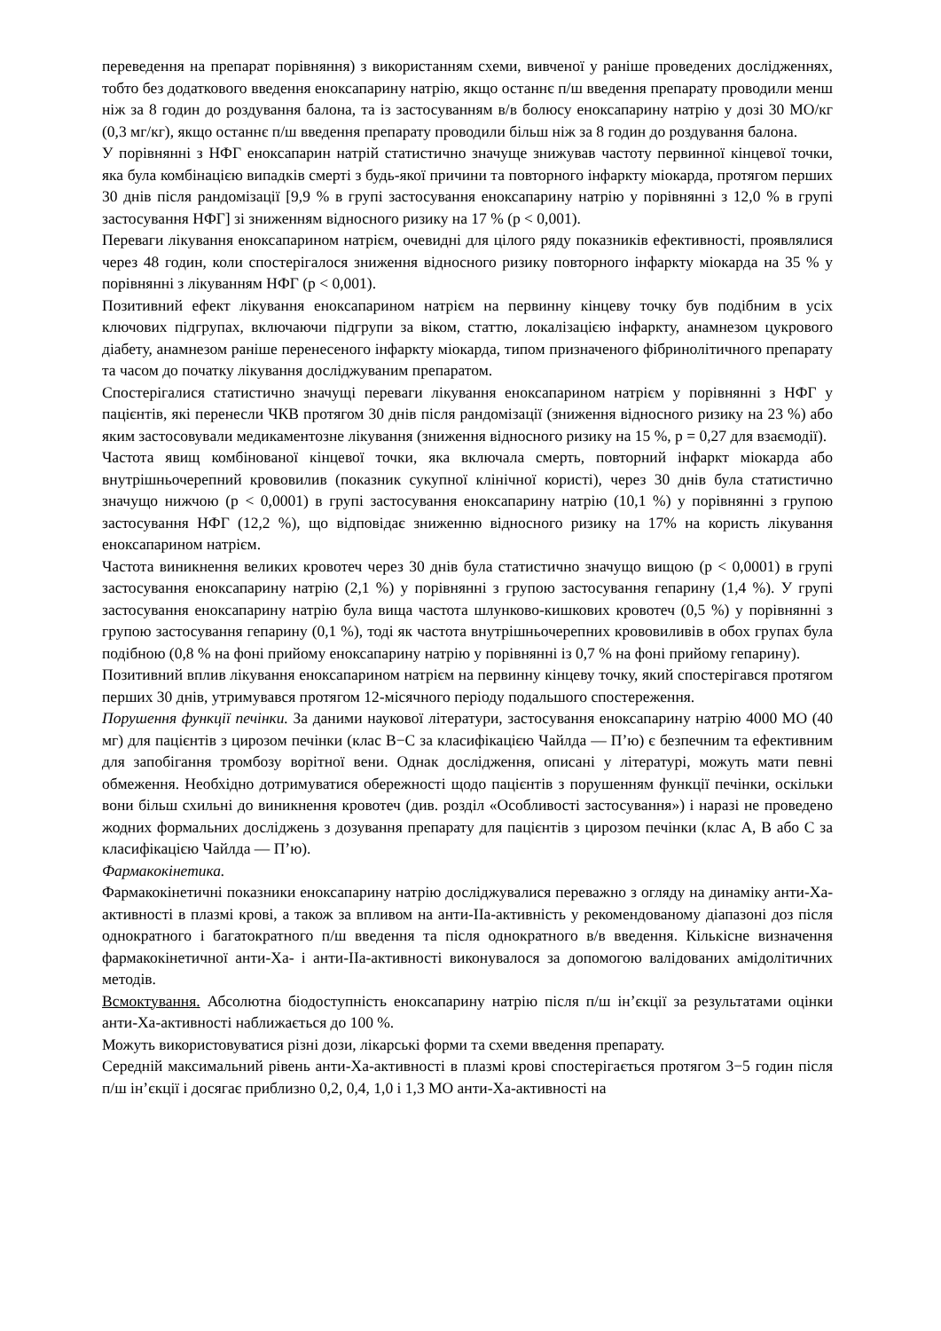переведення на препарат порівняння) з використанням схеми, вивченої у раніше проведених дослідженнях, тобто без додаткового введення еноксапарину натрію, якщо останнє п/ш введення препарату проводили менш ніж за 8 годин до роздування балона, та із застосуванням в/в болюсу еноксапарину натрію у дозі 30 МО/кг (0,3 мг/кг), якщо останнє п/ш введення препарату проводили більш ніж за 8 годин до роздування балона.
У порівнянні з НФГ еноксапарин натрій статистично значуще знижував частоту первинної кінцевої точки, яка була комбінацією випадків смерті з будь-якої причини та повторного інфаркту міокарда, протягом перших 30 днів після рандомізації [9,9 % в групі застосування еноксапарину натрію у порівнянні з 12,0 % в групі застосування НФГ] зі зниженням відносного ризику на 17 % (p < 0,001).
Переваги лікування еноксапарином натрієм, очевидні для цілого ряду показників ефективності, проявлялися через 48 годин, коли спостерігалося зниження відносного ризику повторного інфаркту міокарда на 35 % у порівнянні з лікуванням НФГ (p < 0,001).
Позитивний ефект лікування еноксапарином натрієм на первинну кінцеву точку був подібним в усіх ключових підгрупах, включаючи підгрупи за віком, статтю, локалізацією інфаркту, анамнезом цукрового діабету, анамнезом раніше перенесеного інфаркту міокарда, типом призначеного фібринолітичного препарату та часом до початку лікування досліджуваним препаратом.
Спостерігалися статистично значущі переваги лікування еноксапарином натрієм у порівнянні з НФГ у пацієнтів, які перенесли ЧКВ протягом 30 днів після рандомізації (зниження відносного ризику на 23 %) або яким застосовували медикаментозне лікування (зниження відносного ризику на 15 %, p = 0,27 для взаємодії).
Частота явищ комбінованої кінцевої точки, яка включала смерть, повторний інфаркт міокарда або внутрішньочерепний крововилив (показник сукупної клінічної користі), через 30 днів була статистично значущо нижчою (p < 0,0001) в групі застосування еноксапарину натрію (10,1 %) у порівнянні з групою застосування НФГ (12,2 %), що відповідає зниженню відносного ризику на 17% на користь лікування еноксапарином натрієм.
Частота виникнення великих кровотеч через 30 днів була статистично значущо вищою (p < 0,0001) в групі застосування еноксапарину натрію (2,1 %) у порівнянні з групою застосування гепарину (1,4 %). У групі застосування еноксапарину натрію була вища частота шлунково-кишкових кровотеч (0,5 %) у порівнянні з групою застосування гепарину (0,1 %), тоді як частота внутрішньочерепних крововиливів в обох групах була подібною (0,8 % на фоні прийому еноксапарину натрію у порівнянні із 0,7 % на фоні прийому гепарину).
Позитивний вплив лікування еноксапарином натрієм на первинну кінцеву точку, який спостерігався протягом перших 30 днів, утримувався протягом 12-місячного періоду подальшого спостереження.
Порушення функції печінки. За даними наукової літератури, застосування еноксапарину натрію 4000 МО (40 мг) для пацієнтів з цирозом печінки (клас B−C за класифікацією Чайлда — П’ю) є безпечним та ефективним для запобігання тромбозу ворітної вени. Однак дослідження, описані у літературі, можуть мати певні обмеження. Необхідно дотримуватися обережності щодо пацієнтів з порушенням функції печінки, оскільки вони більш схильні до виникнення кровотеч (див. розділ «Особливості застосування») і наразі не проведено жодних формальних досліджень з дозування препарату для пацієнтів з цирозом печінки (клас А, В або С за класифікацією Чайлда — П’ю).
Фармакокінетика.
Фармакокінетичні показники еноксапарину натрію досліджувалися переважно з огляду на динаміку анти-Ха-активності в плазмі крові, а також за впливом на анти-IIа-активність у рекомендованому діапазоні доз після однократного і багатократного п/ш введення та після однократного в/в введення. Кількісне визначення фармакокінетичної анти-Ха- і анти-IIа-активності виконувалося за допомогою валідованих амідолітичних методів.
Всмоктування. Абсолютна біодоступність еноксапарину натрію після п/ш ін’єкції за результатами оцінки анти-Ха-активності наближається до 100 %.
Можуть використовуватися різні дози, лікарські форми та схеми введення препарату.
Середній максимальний рівень анти-Ха-активності в плазмі крові спостерігається протягом 3−5 годин після п/ш ін’єкції і досягає приблизно 0,2, 0,4, 1,0 і 1,3 МО анти-Ха-активності на